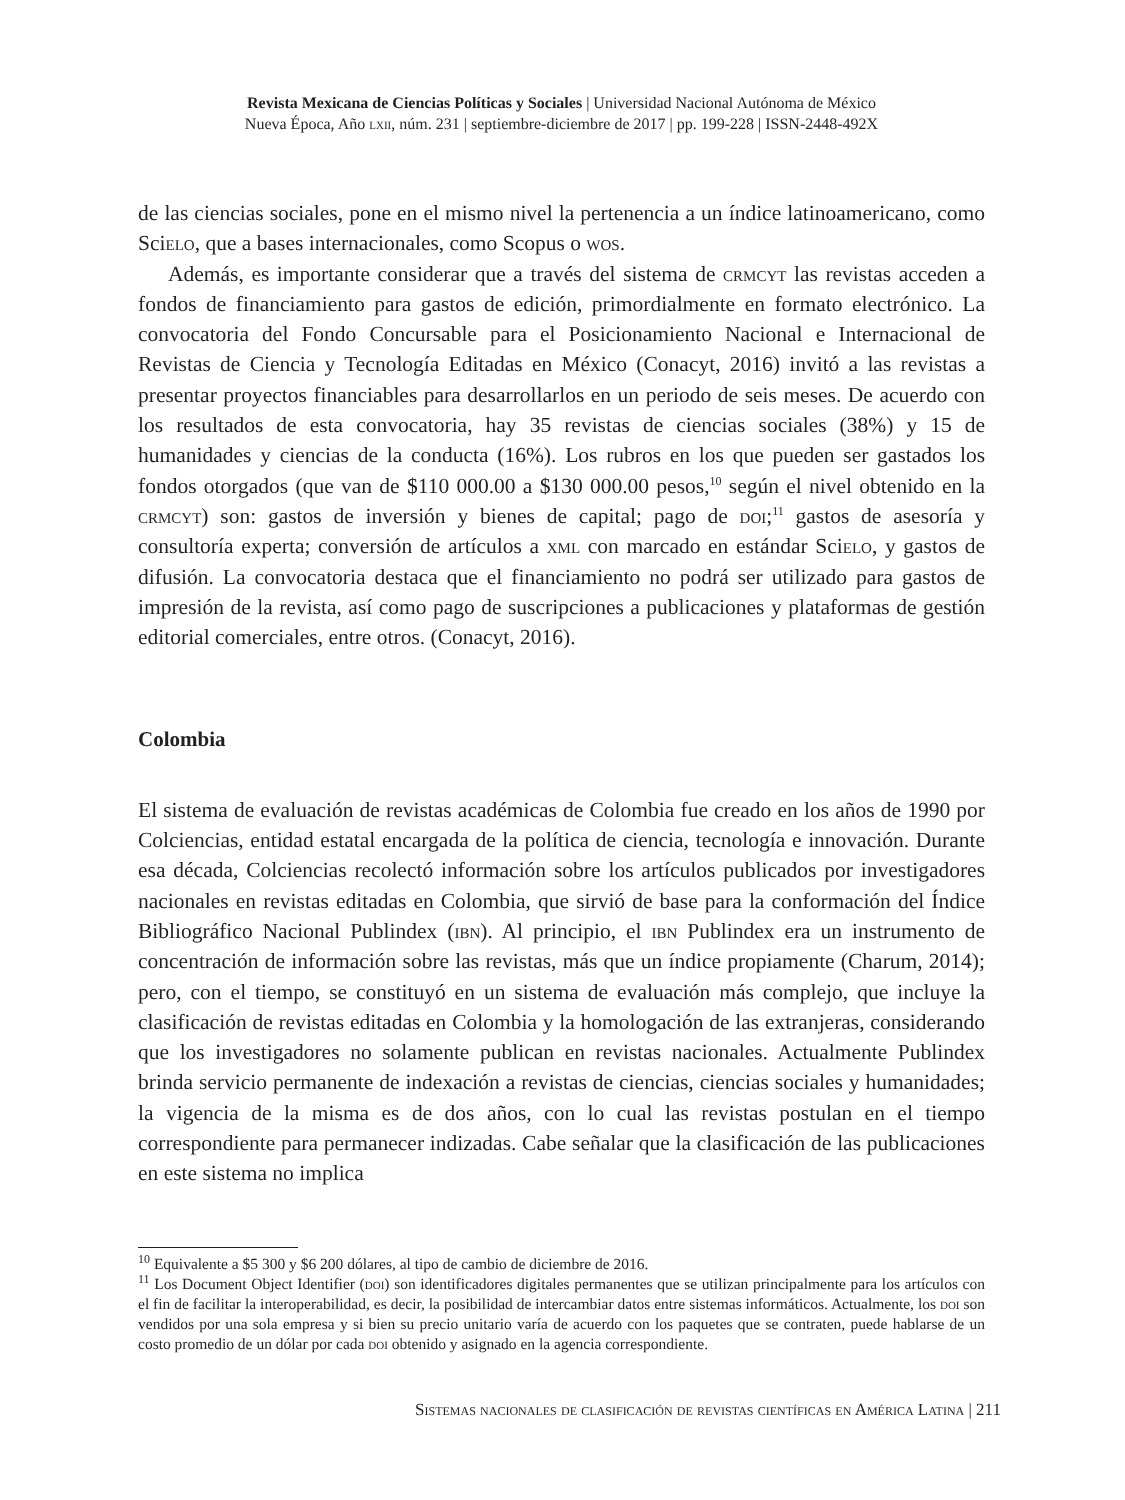Revista Mexicana de Ciencias Políticas y Sociales | Universidad Nacional Autónoma de México
Nueva Época, Año lxii, núm. 231 | septiembre-diciembre de 2017 | pp. 199-228 | ISSN-2448-492X
de las ciencias sociales, pone en el mismo nivel la pertenencia a un índice latinoamericano, como Scielo, que a bases internacionales, como Scopus o wos.
Además, es importante considerar que a través del sistema de crmcyt las revistas acceden a fondos de financiamiento para gastos de edición, primordialmente en formato electrónico. La convocatoria del Fondo Concursable para el Posicionamiento Nacional e Internacional de Revistas de Ciencia y Tecnología Editadas en México (Conacyt, 2016) invitó a las revistas a presentar proyectos financiables para desarrollarlos en un periodo de seis meses. De acuerdo con los resultados de esta convocatoria, hay 35 revistas de ciencias sociales (38%) y 15 de humanidades y ciencias de la conducta (16%). Los rubros en los que pueden ser gastados los fondos otorgados (que van de $110 000.00 a $130 000.00 pesos,<sup>10</sup> según el nivel obtenido en la crmcyt) son: gastos de inversión y bienes de capital; pago de doi;<sup>11</sup> gastos de asesoría y consultoría experta; conversión de artículos a xml con marcado en estándar Scielo, y gastos de difusión. La convocatoria destaca que el financiamiento no podrá ser utilizado para gastos de impresión de la revista, así como pago de suscripciones a publicaciones y plataformas de gestión editorial comerciales, entre otros. (Conacyt, 2016).
Colombia
El sistema de evaluación de revistas académicas de Colombia fue creado en los años de 1990 por Colciencias, entidad estatal encargada de la política de ciencia, tecnología e innovación. Durante esa década, Colciencias recolectó información sobre los artículos publicados por investigadores nacionales en revistas editadas en Colombia, que sirvió de base para la conformación del Índice Bibliográfico Nacional Publindex (ibn). Al principio, el ibn Publindex era un instrumento de concentración de información sobre las revistas, más que un índice propiamente (Charum, 2014); pero, con el tiempo, se constituyó en un sistema de evaluación más complejo, que incluye la clasificación de revistas editadas en Colombia y la homologación de las extranjeras, considerando que los investigadores no solamente publican en revistas nacionales. Actualmente Publindex brinda servicio permanente de indexación a revistas de ciencias, ciencias sociales y humanidades; la vigencia de la misma es de dos años, con lo cual las revistas postulan en el tiempo correspondiente para permanecer indizadas. Cabe señalar que la clasificación de las publicaciones en este sistema no implica
<sup>10</sup> Equivalente a $5 300 y $6 200 dólares, al tipo de cambio de diciembre de 2016.
<sup>11</sup> Los Document Object Identifier (doi) son identificadores digitales permanentes que se utilizan principalmente para los artículos con el fin de facilitar la interoperabilidad, es decir, la posibilidad de intercambiar datos entre sistemas informáticos. Actualmente, los doi son vendidos por una sola empresa y si bien su precio unitario varía de acuerdo con los paquetes que se contraten, puede hablarse de un costo promedio de un dólar por cada doi obtenido y asignado en la agencia correspondiente.
Sistemas nacionales de clasificación de revistas científicas en América Latina | 211